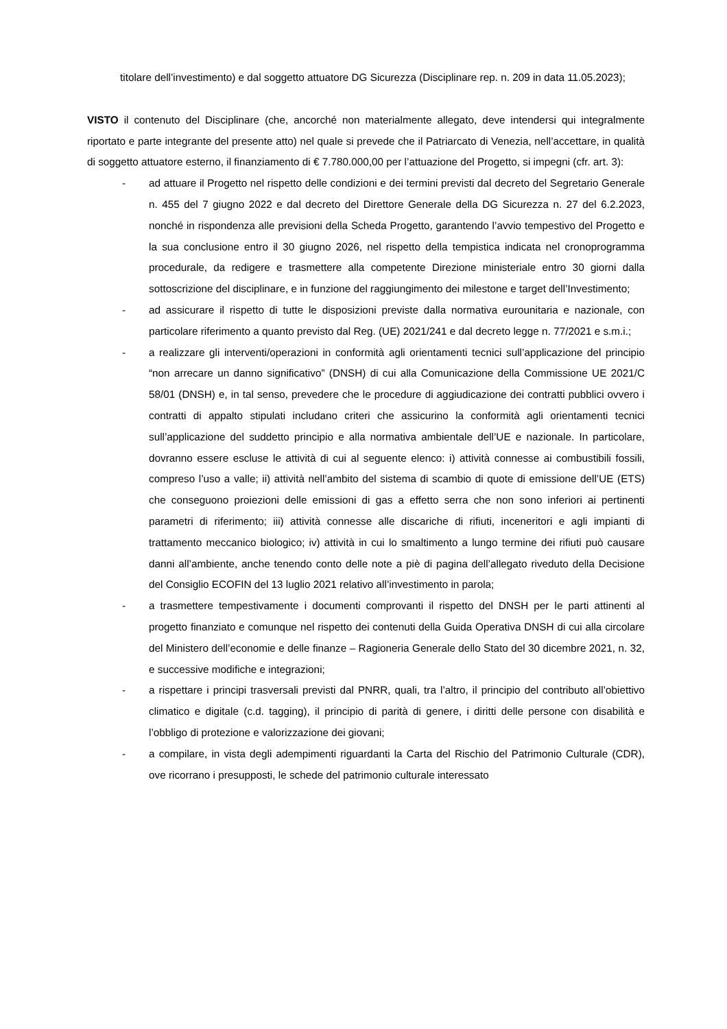titolare dell’investimento) e dal soggetto attuatore DG Sicurezza (Disciplinare rep. n. 209 in data 11.05.2023);
VISTO il contenuto del Disciplinare (che, ancorché non materialmente allegato, deve intendersi qui integralmente riportato e parte integrante del presente atto) nel quale si prevede che il Patriarcato di Venezia, nell’accettare, in qualità di soggetto attuatore esterno, il finanziamento di € 7.780.000,00 per l’attuazione del Progetto, si impegni (cfr. art. 3):
- ad attuare il Progetto nel rispetto delle condizioni e dei termini previsti dal decreto del Segretario Generale n. 455 del 7 giugno 2022 e dal decreto del Direttore Generale della DG Sicurezza n. 27 del 6.2.2023, nonché in rispondenza alle previsioni della Scheda Progetto, garantendo l’avvio tempestivo del Progetto e la sua conclusione entro il 30 giugno 2026, nel rispetto della tempistica indicata nel cronoprogramma procedurale, da redigere e trasmettere alla competente Direzione ministeriale entro 30 giorni dalla sottoscrizione del disciplinare, e in funzione del raggiungimento dei milestone e target dell’Investimento;
- ad assicurare il rispetto di tutte le disposizioni previste dalla normativa eurounitaria e nazionale, con particolare riferimento a quanto previsto dal Reg. (UE) 2021/241 e dal decreto legge n. 77/2021 e s.m.i.;
- a realizzare gli interventi/operazioni in conformità agli orientamenti tecnici sull’applicazione del principio “non arrecare un danno significativo” (DNSH) di cui alla Comunicazione della Commissione UE 2021/C 58/01 (DNSH) e, in tal senso, prevedere che le procedure di aggiudicazione dei contratti pubblici ovvero i contratti di appalto stipulati includano criteri che assicurino la conformità agli orientamenti tecnici sull’applicazione del suddetto principio e alla normativa ambientale dell’UE e nazionale. In particolare, dovranno essere escluse le attività di cui al seguente elenco: i) attività connesse ai combustibili fossili, compreso l’uso a valle; ii) attività nell’ambito del sistema di scambio di quote di emissione dell’UE (ETS) che conseguono proiezioni delle emissioni di gas a effetto serra che non sono inferiori ai pertinenti parametri di riferimento; iii) attività connesse alle discariche di rifiuti, inceneritori e agli impianti di trattamento meccanico biologico; iv) attività in cui lo smaltimento a lungo termine dei rifiuti può causare danni all’ambiente, anche tenendo conto delle note a piè di pagina dell’allegato riveduto della Decisione del Consiglio ECOFIN del 13 luglio 2021 relativo all’investimento in parola;
- a trasmettere tempestivamente i documenti comprovanti il rispetto del DNSH per le parti attinenti al progetto finanziato e comunque nel rispetto dei contenuti della Guida Operativa DNSH di cui alla circolare del Ministero dell’economie e delle finanze – Ragioneria Generale dello Stato del 30 dicembre 2021, n. 32, e successive modifiche e integrazioni;
- a rispettare i principi trasversali previsti dal PNRR, quali, tra l’altro, il principio del contributo all’obiettivo climatico e digitale (c.d. tagging), il principio di parità di genere, i diritti delle persone con disabilità e l’obbligo di protezione e valorizzazione dei giovani;
- a compilare, in vista degli adempimenti riguardanti la Carta del Rischio del Patrimonio Culturale (CDR), ove ricorrano i presupposti, le schede del patrimonio culturale interessato